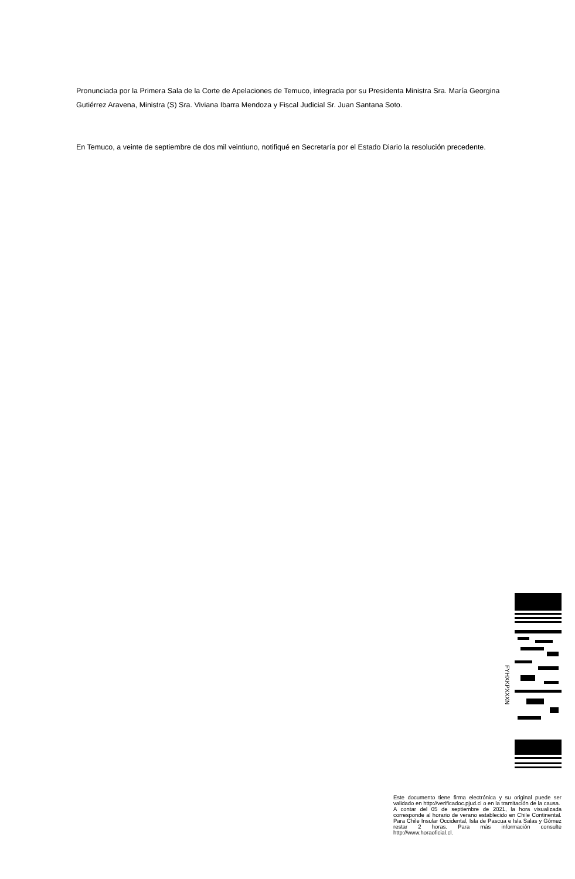Pronunciada por la Primera Sala de la Corte de Apelaciones de Temuco, integrada por su Presidenta Ministra Sra. María Georgina Gutiérrez Aravena, Ministra (S) Sra. Viviana Ibarra Mendoza y Fiscal Judicial Sr. Juan Santana Soto.
En Temuco, a veinte de septiembre de dos mil veintiuno, notifiqué en Secretaría por el Estado Diario la resolución precedente.
FYHXKPXXXN
Este documento tiene firma electrónica y su original puede ser validado en http://verificadoc.pjud.cl o en la tramitación de la causa.
A contar del 05 de septiembre de 2021, la hora visualizada corresponde al horario de verano establecido en Chile Continental. Para Chile Insular Occidental, Isla de Pascua e Isla Salas y Gómez restar 2 horas. Para más información consulte http://www.horaoficial.cl.